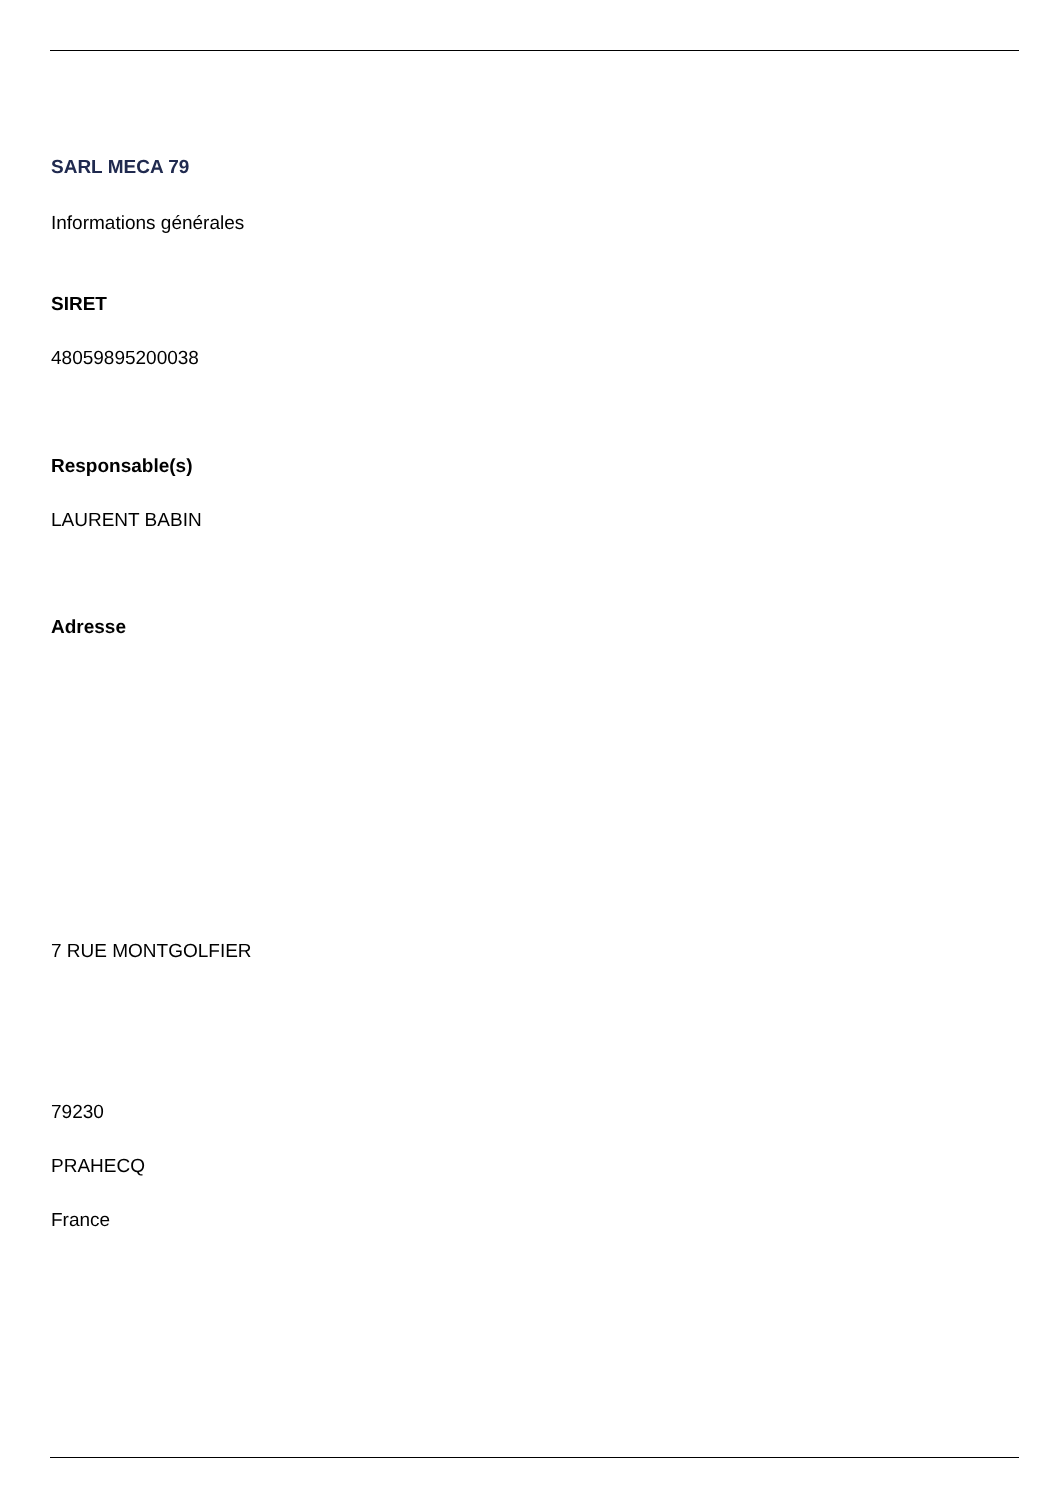SARL MECA 79
Informations générales
SIRET
48059895200038
Responsable(s)
LAURENT BABIN
Adresse
7 RUE MONTGOLFIER
79230
PRAHECQ
France